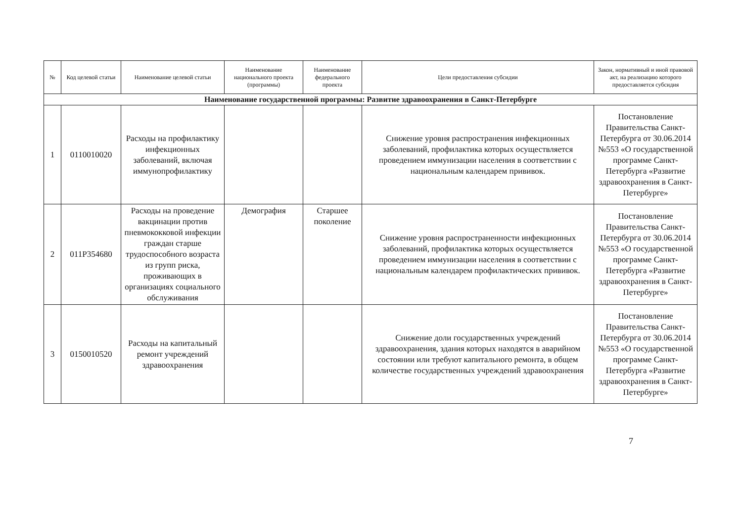| № | Код целевой статьи | Наименование целевой статьи | Наименование национального проекта (программы) | Наименование федерального проекта | Цели предоставления субсидии | Закон, нормативный и иной правовой акт, на реализацию которого предоставляется субсидия |
| --- | --- | --- | --- | --- | --- | --- |
| Наименование государственной программы: Развитие здравоохранения в Санкт-Петербурге | | | | | | |
| 1 | 0110010020 | Расходы на профилактику инфекционных заболеваний, включая иммунопрофилактику | | | Снижение уровня распространения инфекционных заболеваний, профилактика которых осуществляется проведением иммунизации населения в соответствии с национальным календарем прививок. | Постановление Правительства Санкт-Петербурга от 30.06.2014 №553 «О государственной программе Санкт-Петербурга «Развитие здравоохранения в Санкт-Петербурге» |
| 2 | 011Р354680 | Расходы на проведение вакцинации против пневмококковой инфекции граждан старше трудоспособного возраста из групп риска, проживающих в организациях социального обслуживания | Демография | Старшее поколение | Снижение уровня распространенности инфекционных заболеваний, профилактика которых осуществляется проведением иммунизации населения в соответствии с национальным календарем профилактических прививок. | Постановление Правительства Санкт-Петербурга от 30.06.2014 №553 «О государственной программе Санкт-Петербурга «Развитие здравоохранения в Санкт-Петербурге» |
| 3 | 0150010520 | Расходы на капитальный ремонт учреждений здравоохранения | | | Снижение доли государственных учреждений здравоохранения, здания которых находятся в аварийном состоянии или требуют капитального ремонта, в общем количестве государственных учреждений здравоохранения | Постановление Правительства Санкт-Петербурга от 30.06.2014 №553 «О государственной программе Санкт-Петербурга «Развитие здравоохранения в Санкт-Петербурге» |
7